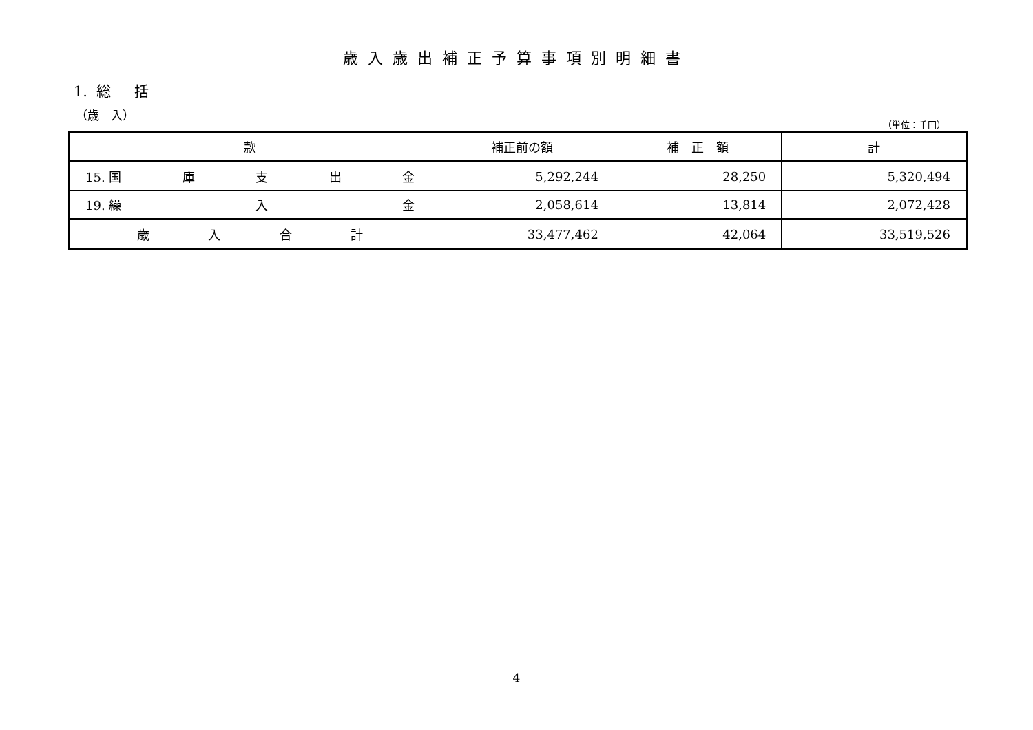歳入歳出補正予算事項別明細書
1. 総 括
（歳　入）
（単位：千円）
| 款 | 補正前の額 | 補 正 額 | 計 |
| --- | --- | --- | --- |
| 15. 国 庫 支 出 金 | 5,292,244 | 28,250 | 5,320,494 |
| 19. 繰 入 金 | 2,058,614 | 13,814 | 2,072,428 |
| 歳 入 合 計 | 33,477,462 | 42,064 | 33,519,526 |
4